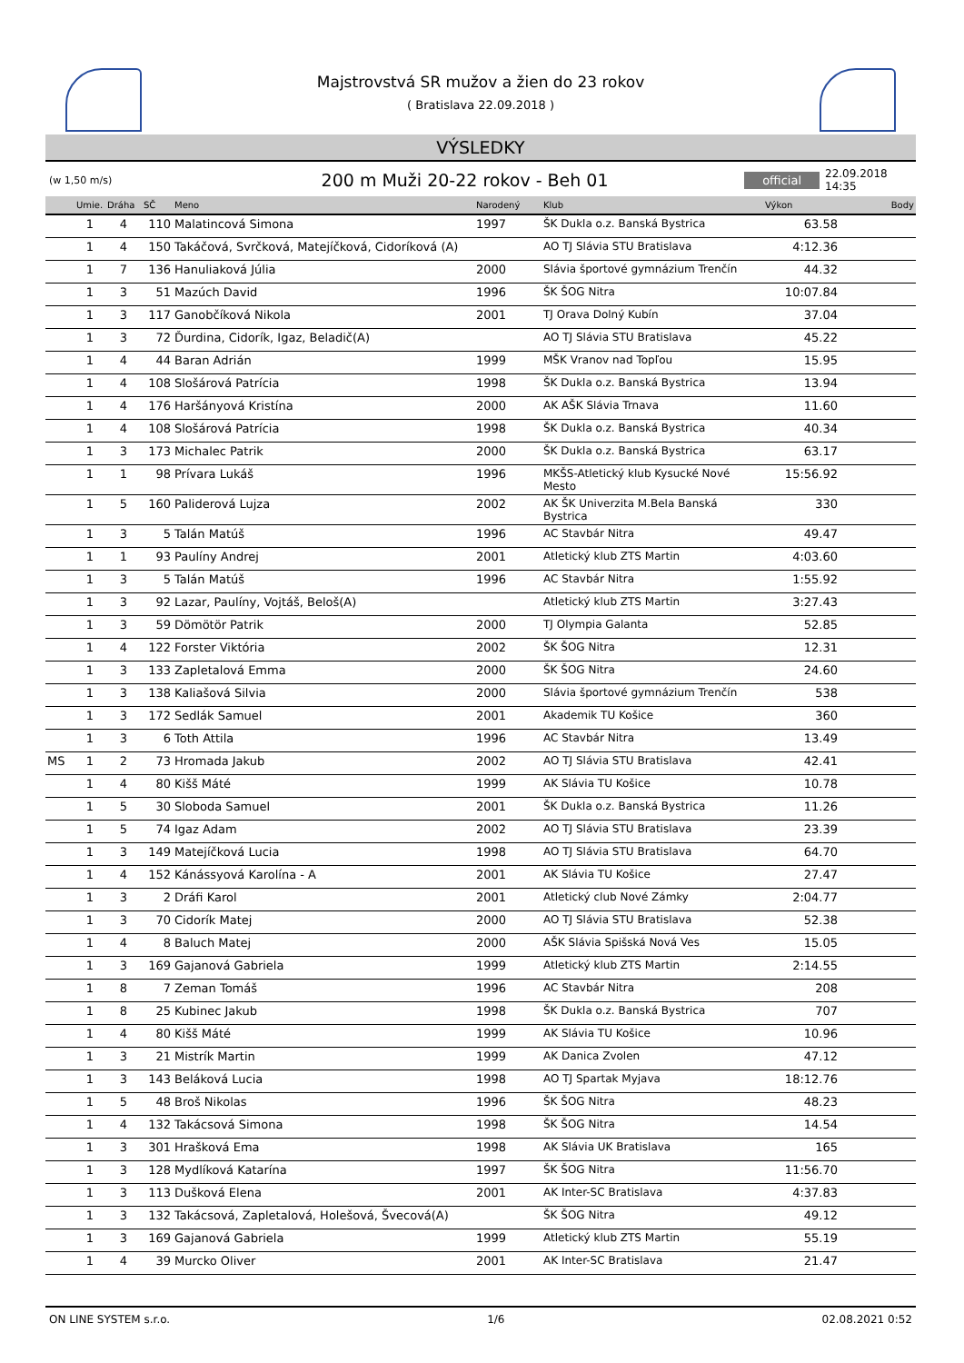Majstrovstvá SR mužov a žien do 23 rokov
( Bratislava 22.09.2018 )
VÝSLEDKY
(w 1,50 m/s) 200 m Muži 20-22 rokov - Beh 01 official 22.09.2018 14:35
| | Umie. | Dráha | SČ | Meno | Narodený | Klub | Výkon | Body |
| --- | --- | --- | --- | --- | --- | --- | --- | --- |
| | 1 | 4 | 110 | Malatincová Simona | 1997 | ŠK Dukla o.z. Banská Bystrica | 63.58 | |
| | 1 | 4 | 150 | Takáčová, Svrčková, Matejíčková, Cidoríková (A) | | AO TJ Slávia STU Bratislava | 4:12.36 | |
| | 1 | 7 | 136 | Hanuliaková Júlia | 2000 | Slávia športové gymnázium Trenčín | 44.32 | |
| | 1 | 3 | 51 | Mazúch David | 1996 | ŠK ŠOG Nitra | 10:07.84 | |
| | 1 | 3 | 117 | Ganobčíková Nikola | 2001 | TJ Orava Dolný Kubín | 37.04 | |
| | 1 | 3 | 72 | Ďurdina, Cidorík, Igaz, Beladič(A) | | AO TJ Slávia STU Bratislava | 45.22 | |
| | 1 | 4 | 44 | Baran Adrián | 1999 | MŠK Vranov nad Topľou | 15.95 | |
| | 1 | 4 | 108 | Slošárová Patrícia | 1998 | ŠK Dukla o.z. Banská Bystrica | 13.94 | |
| | 1 | 4 | 176 | Haršányová Kristína | 2000 | AK AŠK Slávia Trnava | 11.60 | |
| | 1 | 4 | 108 | Slošárová Patrícia | 1998 | ŠK Dukla o.z. Banská Bystrica | 40.34 | |
| | 1 | 3 | 173 | Michalec Patrik | 2000 | ŠK Dukla o.z. Banská Bystrica | 63.17 | |
| | 1 | 1 | 98 | Prívara Lukáš | 1996 | MKŠS-Atletický klub Kysucké Nové Mesto | 15:56.92 | |
| | 1 | 5 | 160 | Paliderová Lujza | 2002 | AK ŠK Univerzita M.Bela Banská Bystrica | 330 | |
| | 1 | 3 | 5 | Talán Matúš | 1996 | AC Stavbár Nitra | 49.47 | |
| | 1 | 1 | 93 | Paulíny Andrej | 2001 | Atletický klub ZTS Martin | 4:03.60 | |
| | 1 | 3 | 5 | Talán Matúš | 1996 | AC Stavbár Nitra | 1:55.92 | |
| | 1 | 3 | 92 | Lazar, Paulíny, Vojtáš, Beloš(A) | | Atletický klub ZTS Martin | 3:27.43 | |
| | 1 | 3 | 59 | Dömötör Patrik | 2000 | TJ Olympia Galanta | 52.85 | |
| | 1 | 4 | 122 | Forster Viktória | 2002 | ŠK ŠOG Nitra | 12.31 | |
| | 1 | 3 | 133 | Zapletalová Emma | 2000 | ŠK ŠOG Nitra | 24.60 | |
| | 1 | 3 | 138 | Kaliašová Silvia | 2000 | Slávia športové gymnázium Trenčín | 538 | |
| | 1 | 3 | 172 | Sedlák Samuel | 2001 | Akademik TU Košice | 360 | |
| | 1 | 3 | 6 | Toth Attila | 1996 | AC Stavbár Nitra | 13.49 | |
| MS | 1 | 2 | 73 | Hromada Jakub | 2002 | AO TJ Slávia STU Bratislava | 42.41 | |
| | 1 | 4 | 80 | Kišš Máté | 1999 | AK Slávia TU Košice | 10.78 | |
| | 1 | 5 | 30 | Sloboda Samuel | 2001 | ŠK Dukla o.z. Banská Bystrica | 11.26 | |
| | 1 | 5 | 74 | Igaz Adam | 2002 | AO TJ Slávia STU Bratislava | 23.39 | |
| | 1 | 3 | 149 | Matejíčková Lucia | 1998 | AO TJ Slávia STU Bratislava | 64.70 | |
| | 1 | 4 | 152 | Kánássyová Karolína - A | 2001 | AK Slávia TU Košice | 27.47 | |
| | 1 | 3 | 2 | Dráfi Karol | 2001 | Atletický club Nové Zámky | 2:04.77 | |
| | 1 | 3 | 70 | Cidorík Matej | 2000 | AO TJ Slávia STU Bratislava | 52.38 | |
| | 1 | 4 | 8 | Baluch Matej | 2000 | AŠK Slávia Spišská Nová Ves | 15.05 | |
| | 1 | 3 | 169 | Gajanová Gabriela | 1999 | Atletický klub ZTS Martin | 2:14.55 | |
| | 1 | 8 | 7 | Zeman Tomáš | 1996 | AC Stavbár Nitra | 208 | |
| | 1 | 8 | 25 | Kubinec Jakub | 1998 | ŠK Dukla o.z. Banská Bystrica | 707 | |
| | 1 | 4 | 80 | Kišš Máté | 1999 | AK Slávia TU Košice | 10.96 | |
| | 1 | 3 | 21 | Mistrík Martin | 1999 | AK Danica Zvolen | 47.12 | |
| | 1 | 3 | 143 | Beláková Lucia | 1998 | AO TJ Spartak Myjava | 18:12.76 | |
| | 1 | 5 | 48 | Broš Nikolas | 1996 | ŠK ŠOG Nitra | 48.23 | |
| | 1 | 4 | 132 | Takácsová Simona | 1998 | ŠK ŠOG Nitra | 14.54 | |
| | 1 | 3 | 301 | Hrašková Ema | 1998 | AK Slávia UK Bratislava | 165 | |
| | 1 | 3 | 128 | Mydlíková Katarína | 1997 | ŠK ŠOG Nitra | 11:56.70 | |
| | 1 | 3 | 113 | Dušková Elena | 2001 | AK Inter-SC Bratislava | 4:37.83 | |
| | 1 | 3 | 132 | Takácsová, Zapletalová, Holešová, Švecová(A) | | ŠK ŠOG Nitra | 49.12 | |
| | 1 | 3 | 169 | Gajanová Gabriela | 1999 | Atletický klub ZTS Martin | 55.19 | |
| | 1 | 4 | 39 | Murcko Oliver | 2001 | AK Inter-SC Bratislava | 21.47 | |
ON LINE SYSTEM s.r.o. 1/6 02.08.2021 0:52